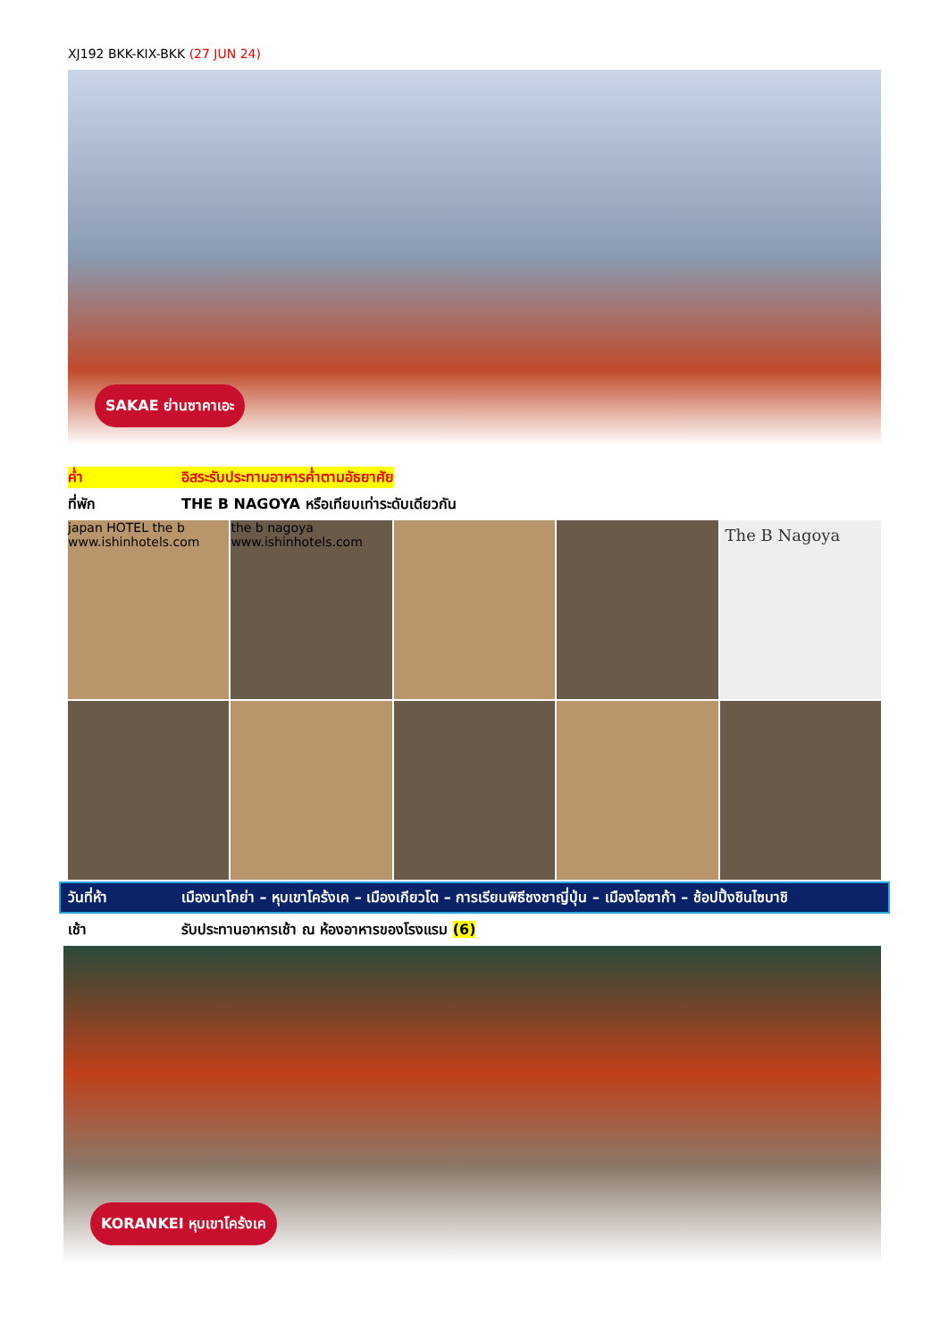XJ192 BKK-KIX-BKK (27 JUN 24)
SAKAE ย่านซาคาเอะ
ค่ำ อิสระรับประทานอาหารค่ำตามอัธยาศัย
ที่พัก THE B NAGOYA หรือเทียบเท่าระดับเดียวกัน
japan HOTEL the b www.ishinhotels.com
the b nagoya www.ishinhotels.com
The B Nagoya
วันที่ห้า เมืองนาโกย่า – หุบเขาโคร้งเค – เมืองเกียวโต – การเรียนพิธีชงชาญี่ปุ่น – เมืองโอซาก้า – ช้อปปิ้งชินไซบาชิ
เช้า รับประทานอาหารเช้า ณ ห้องอาหารของโรงแรม (6)
KORANKEI หุบเขาโคร้งเค